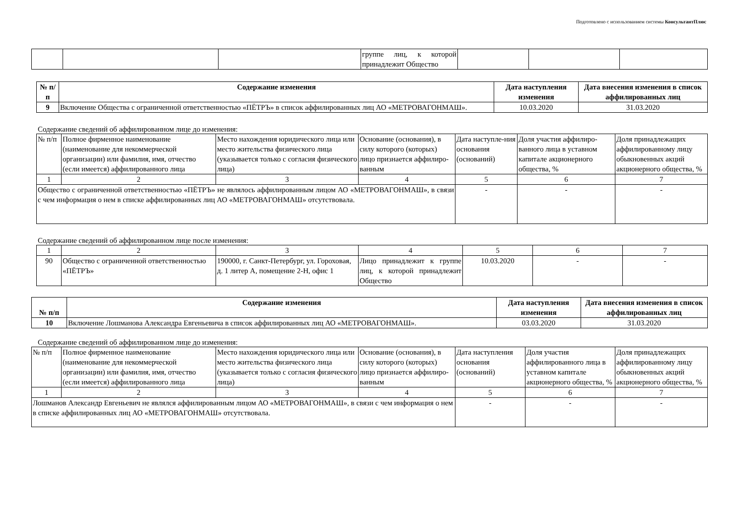Подготовлено с использованием системы КонсультантПлюс
| | | | группе лиц, к которой принадлежит Общество | | | |
| № п/п | Содержание изменения | Дата наступления изменения | Дата внесения изменения в список аффилированных лиц |
| --- | --- | --- | --- |
| 9 | Включение Общества с ограниченной ответственностью «ПЁТРЪ» в список аффилированных лиц АО «МЕТРОВАГОНМАШ». | 10.03.2020 | 31.03.2020 |
Содержание сведений об аффилированном лице до изменения:
| № п/п | Полное фирменное наименование (наименование для некоммерческой организации) или фамилия, имя, отчество (если имеется) аффилированного лица | Место нахождения юридического лица или место жительства физического лица (указывается только с согласия физического лица) | Основание (основания), в силу которого (которых) лицо признается аффилиро-ванным | Дата наступле-ния основания (оснований) | Доля участия аффилиро-ванного лица в уставном капитале акционерного общества, % | Доля принадлежащих аффилированному лицу обыкновенных акций акционерного общества, % |
| 1 | 2 | 3 | 4 | 5 | 6 | 7 |
| Общество с ограниченной ответственностью «ПЁТРЪ» не являлось аффилированным лицом АО «МЕТРОВАГОНМАШ», в связи с чем информация о нем в списке аффилированных лиц АО «МЕТРОВАГОНМАШ» отсутствовала. | | | | - | - | - |
Содержание сведений об аффилированном лице после изменения:
| 1 | 2 | 3 | 4 | 5 | 6 | 7 |
| 90 | Общество с ограниченной ответственностью «ПЁТРЪ» | 190000, г. Санкт-Петербург, ул. Гороховая, д. 1 литер А, помещение 2-Н, офис 1 | Лицо принадлежит к группе лиц, к которой принадлежит Общество | 10.03.2020 | - | - |
| № п/п | Содержание изменения | Дата наступления изменения | Дата внесения изменения в список аффилированных лиц |
| --- | --- | --- | --- |
| 10 | Включение Лошманова Александра Евгеньевича в список аффилированных лиц АО «МЕТРОВАГОНМАШ». | 03.03.2020 | 31.03.2020 |
Содержание сведений об аффилированном лице до изменения:
| № п/п | Полное фирменное наименование (наименование для некоммерческой организации) или фамилия, имя, отчество (если имеется) аффилированного лица | Место нахождения юридического лица или место жительства физического лица (указывается только с согласия физического лица) | Основание (основания), в силу которого (которых) лицо признается аффилиро-ванным | Дата наступления основания (оснований) | Доля участия аффилированного лица в уставном капитале акционерного общества, % | Доля принадлежащих аффилированному лицу обыкновенных акций акционерного общества, % |
| 1 | 2 | 3 | 4 | 5 | 6 | 7 |
| Лошманов Александр Евгеньевич не являлся аффилированным лицом АО «МЕТРОВАГОНМАШ», в связи с чем информация о нем в списке аффилированных лиц АО «МЕТРОВАГОНМАШ» отсутствовала. | | | | - | - | - |